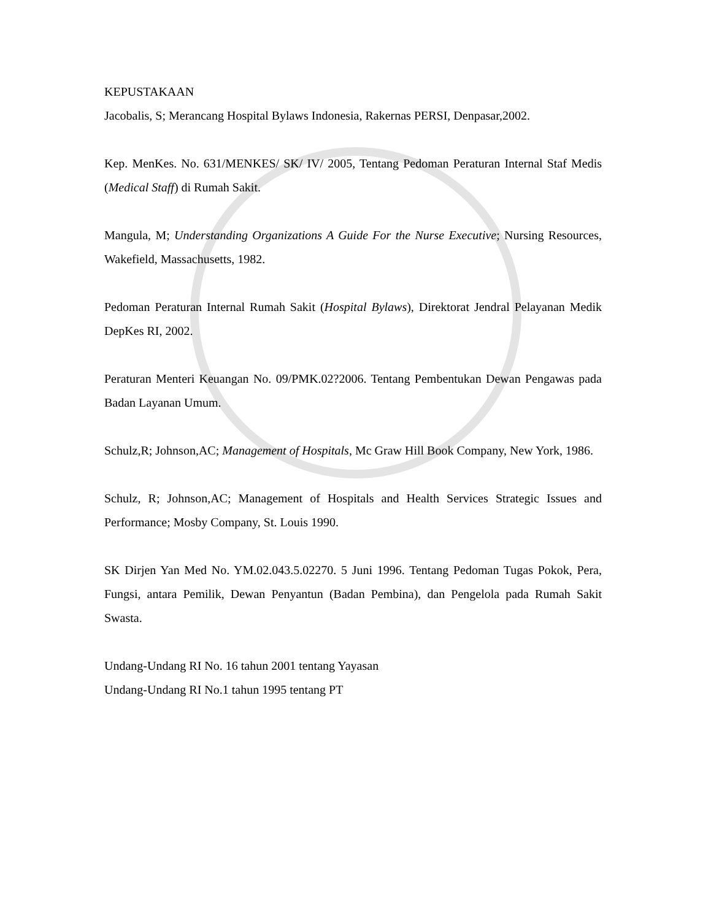KEPUSTAKAAN
Jacobalis, S; Merancang Hospital Bylaws Indonesia, Rakernas PERSI, Denpasar,2002.
Kep. MenKes. No. 631/MENKES/ SK/ IV/ 2005, Tentang Pedoman Peraturan Internal Staf Medis (Medical Staff) di Rumah Sakit.
Mangula, M; Understanding Organizations A Guide For the Nurse Executive; Nursing Resources, Wakefield, Massachusetts, 1982.
Pedoman Peraturan Internal Rumah Sakit (Hospital Bylaws), Direktorat Jendral Pelayanan Medik DepKes RI, 2002.
Peraturan Menteri Keuangan No. 09/PMK.02?2006. Tentang Pembentukan Dewan Pengawas pada Badan Layanan Umum.
Schulz,R; Johnson,AC; Management of Hospitals, Mc Graw Hill Book Company, New York, 1986.
Schulz, R; Johnson,AC; Management of Hospitals and Health Services Strategic Issues and Performance; Mosby Company, St. Louis 1990.
SK Dirjen Yan Med No. YM.02.043.5.02270. 5 Juni 1996. Tentang Pedoman Tugas Pokok, Pera, Fungsi, antara Pemilik, Dewan Penyantun (Badan Pembina), dan Pengelola pada Rumah Sakit Swasta.
Undang-Undang RI No. 16 tahun 2001 tentang Yayasan
Undang-Undang RI No.1 tahun 1995 tentang PT